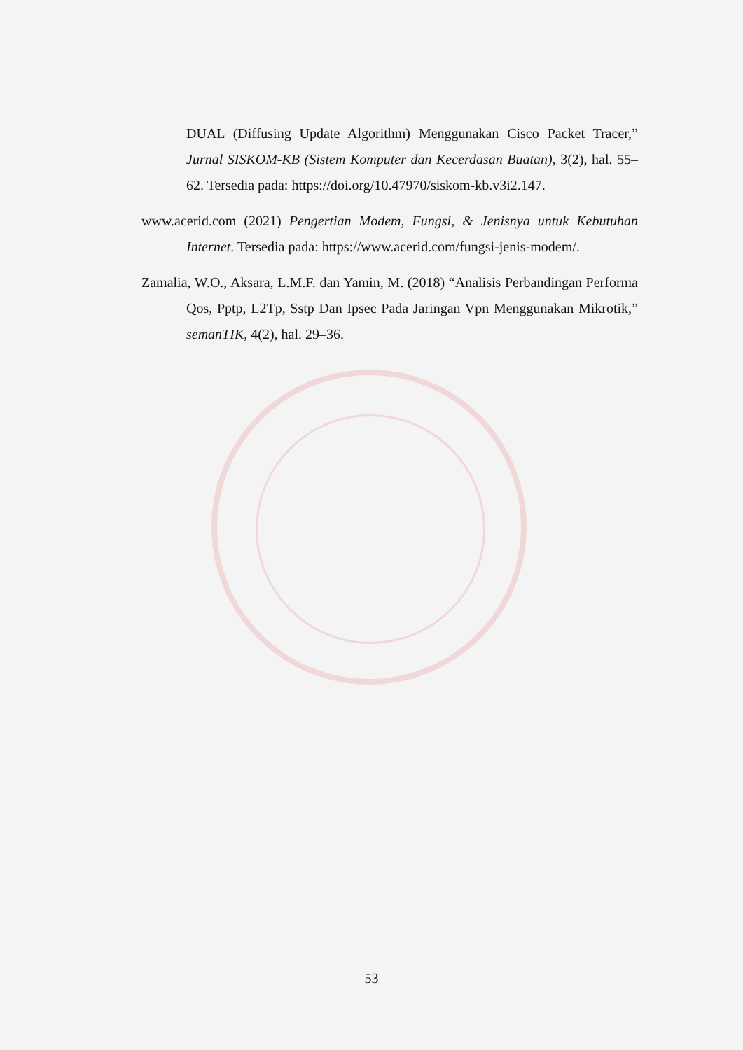DUAL (Diffusing Update Algorithm) Menggunakan Cisco Packet Tracer,” Jurnal SISKOM-KB (Sistem Komputer dan Kecerdasan Buatan), 3(2), hal. 55–62. Tersedia pada: https://doi.org/10.47970/siskom-kb.v3i2.147.
www.acerid.com (2021) Pengertian Modem, Fungsi, & Jenisnya untuk Kebutuhan Internet. Tersedia pada: https://www.acerid.com/fungsi-jenis-modem/.
Zamalia, W.O., Aksara, L.M.F. dan Yamin, M. (2018) “Analisis Perbandingan Performa Qos, Pptp, L2Tp, Sstp Dan Ipsec Pada Jaringan Vpn Menggunakan Mikrotik,” semanTIK, 4(2), hal. 29–36.
53